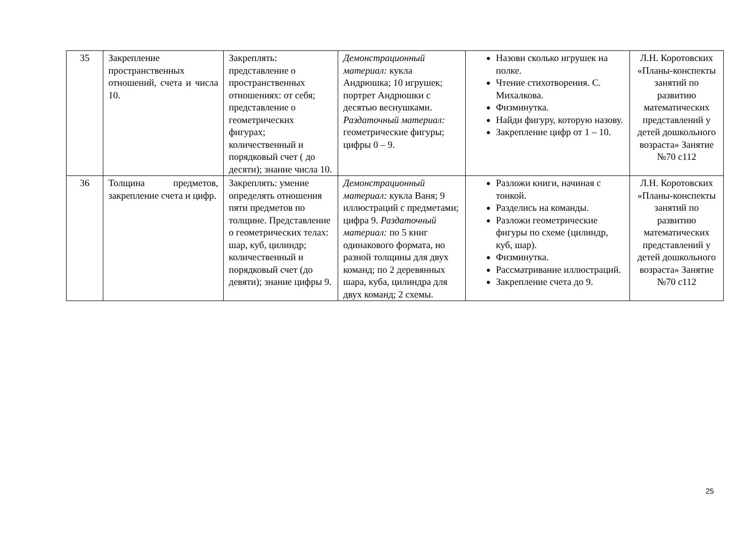| 35 | Закрепление пространственных отношений, счета и числа 10. | Закреплять: представление о пространственных отношениях: от себя; представление о геометрических фигурах; количественный и порядковый счет ( до десяти); знание числа 10. | Демонстрационный материал: кукла Андрюшка; 10 игрушек; портрет Андрюшки с десятью веснушками. Раздаточный материал: геометрические фигуры; цифры 0 – 9. | Назови сколько игрушек на полке. Чтение стихотворения. С. Михалкова. Физминутка. Найди фигуру, которую назову. Закрепление цифр от 1 – 10. | Л.Н. Коротовских «Планы-конспекты занятий по развитию математических представлений у детей дошкольного возраста» Занятие №70 с112 |
| 36 | Толщина предметов, закрепление счета и цифр. | Закреплять: умение определять отношения пяти предметов по толщине. Представление о геометрических телах: шар, куб, цилиндр; количественный и порядковый счет (до девяти); знание цифры 9. | Демонстрационный материал: кукла Ваня; 9 иллюстраций с предметами; цифра 9. Раздаточный материал: по 5 книг одинакового формата, но разной толщины для двух команд; по 2 деревянных шара, куба, цилиндра для двух команд; 2 схемы. | Разложи книги, начиная с тонкой. Разделись на команды. Разложи геометрические фигуры по схеме (цилиндр, куб, шар). Физминутка. Рассматривание иллюстраций. Закрепление счета до 9. | Л.Н. Коротовских «Планы-конспекты занятий по развитию математических представлений у детей дошкольного возраста» Занятие №70 с112 |
25